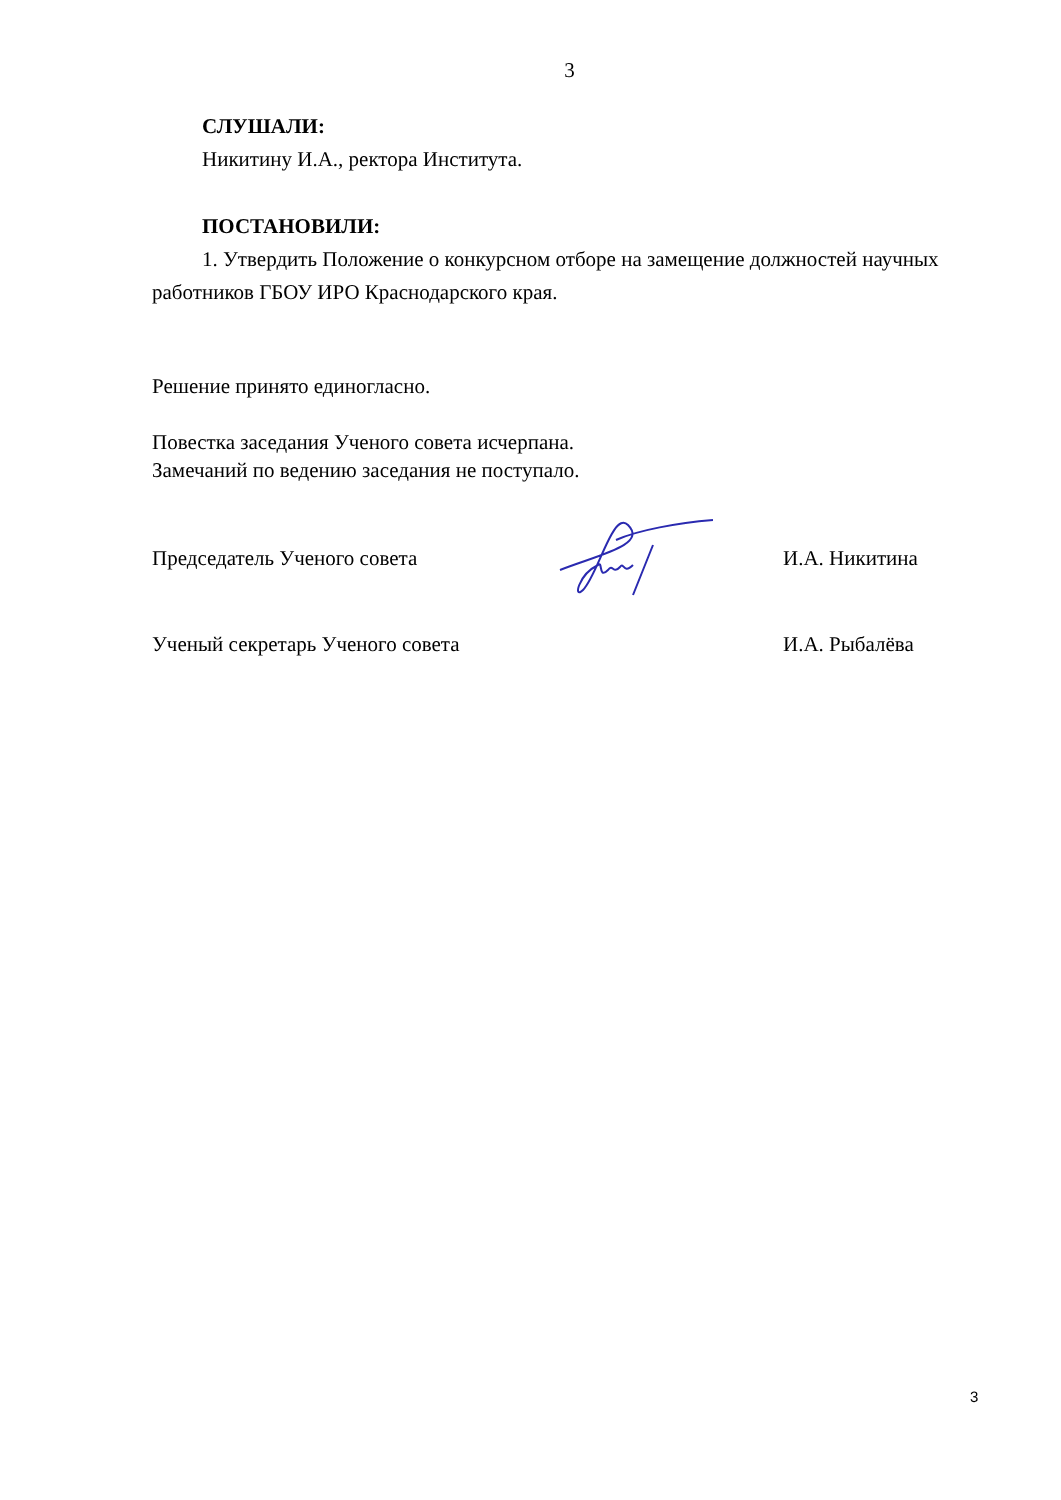3
СЛУШАЛИ:
Никитину И.А., ректора Института.
ПОСТАНОВИЛИ:
1. Утвердить Положение о конкурсном отборе на замещение должностей научных работников ГБОУ ИРО Краснодарского края.
Решение принято единогласно.
Повестка заседания Ученого совета исчерпана.
Замечаний по ведению заседания не поступало.
Председатель Ученого совета И.А. Никитина
Ученый секретарь Ученого совета И.А. Рыбалёва
3